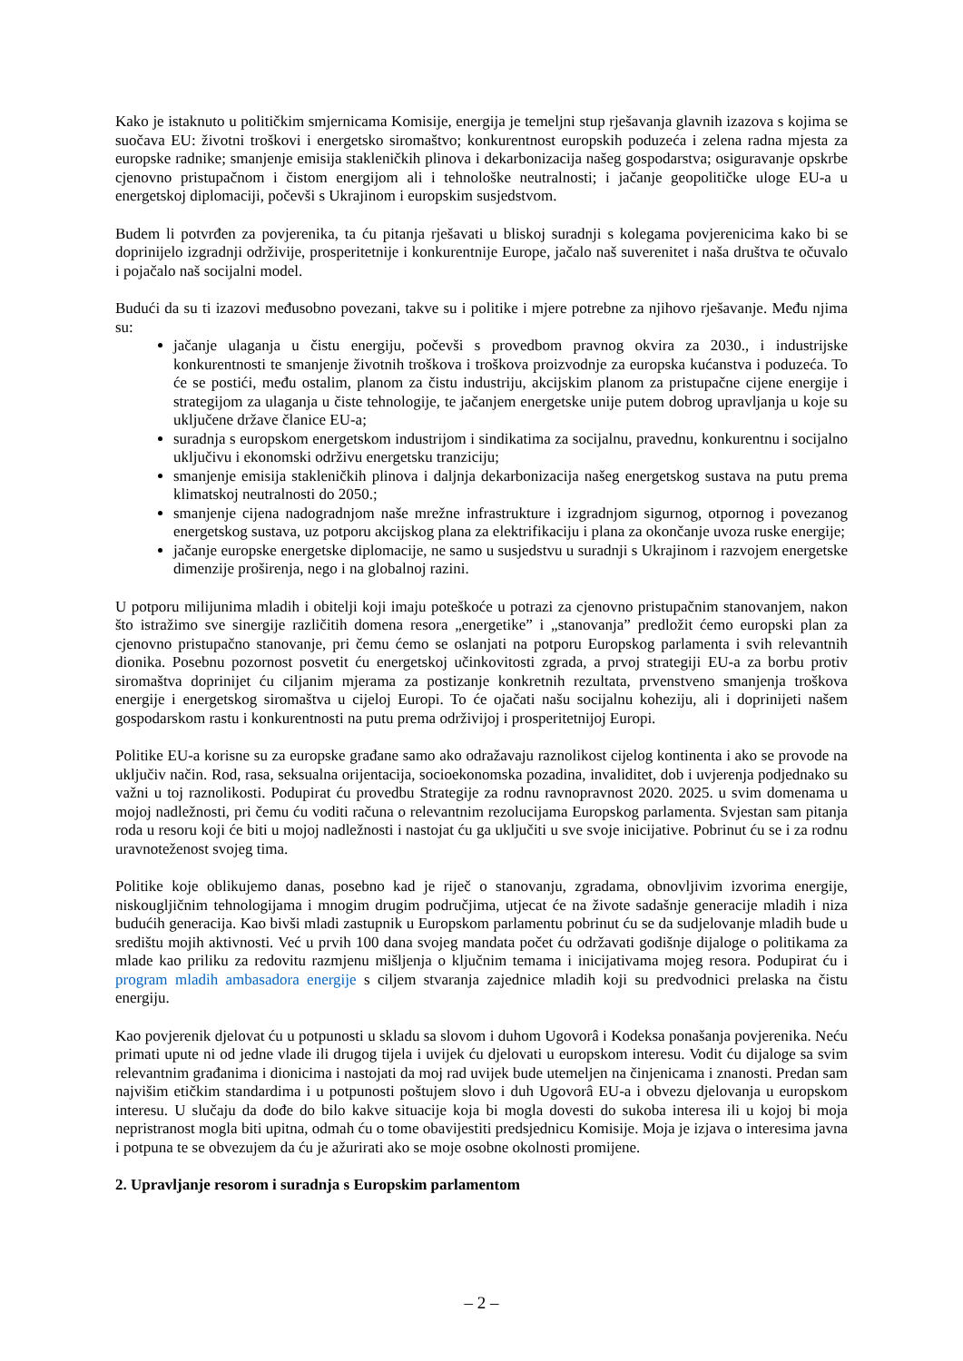Kako je istaknuto u političkim smjernicama Komisije, energija je temeljni stup rješavanja glavnih izazova s kojima se suočava EU: životni troškovi i energetsko siromaštvo; konkurentnost europskih poduzeća i zelena radna mjesta za europske radnike; smanjenje emisija stakleničkih plinova i dekarbonizacija našeg gospodarstva; osiguravanje opskrbe cjenovno pristupačnom i čistom energijom ali i tehnološke neutralnosti; i jačanje geopolitičke uloge EU-a u energetskoj diplomaciji, počevši s Ukrajinom i europskim susjedstvom.
Budem li potvrđen za povjerenika, ta ću pitanja rješavati u bliskoj suradnji s kolegama povjerenicima kako bi se doprinijelo izgradnji održivije, prosperitetnije i konkurentnije Europe, jačalo naš suverenitet i naša društva te očuvalo i pojačalo naš socijalni model.
Budući da su ti izazovi međusobno povezani, takve su i politike i mjere potrebne za njihovo rješavanje. Među njima su:
jačanje ulaganja u čistu energiju, počevši s provedbom pravnog okvira za 2030., i industrijske konkurentnosti te smanjenje životnih troškova i troškova proizvodnje za europska kućanstva i poduzeća. To će se postići, među ostalim, planom za čistu industriju, akcijskim planom za pristupačne cijene energije i strategijom za ulaganja u čiste tehnologije, te jačanjem energetske unije putem dobrog upravljanja u koje su uključene države članice EU-a;
suradnja s europskom energetskom industrijom i sindikatima za socijalnu, pravednu, konkurentnu i socijalno uključivu i ekonomski održivu energetsku tranziciju;
smanjenje emisija stakleničkih plinova i daljnja dekarbonizacija našeg energetskog sustava na putu prema klimatskoj neutralnosti do 2050.;
smanjenje cijena nadogradnjom naše mrežne infrastrukture i izgradnjom sigurnog, otpornog i povezanog energetskog sustava, uz potporu akcijskog plana za elektrifikaciju i plana za okončanje uvoza ruske energije;
jačanje europske energetske diplomacije, ne samo u susjedstvu u suradnji s Ukrajinom i razvojem energetske dimenzije proširenja, nego i na globalnoj razini.
U potporu milijunima mladih i obitelji koji imaju poteškoće u potrazi za cjenovno pristupačnim stanovanjem, nakon što istražimo sve sinergije različitih domena resora „energetike” i „stanovanja” predložit ćemo europski plan za cjenovno pristupačno stanovanje, pri čemu ćemo se oslanjati na potporu Europskog parlamenta i svih relevantnih dionika. Posebnu pozornost posvetit ću energetskoj učinkovitosti zgrada, a prvoj strategiji EU-a za borbu protiv siromaštva doprinijet ću ciljanim mjerama za postizanje konkretnih rezultata, prvenstveno smanjenja troškova energije i energetskog siromaštva u cijeloj Europi. To će ojačati našu socijalnu koheziju, ali i doprinijeti našem gospodarskom rastu i konkurentnosti na putu prema održivijoj i prosperitetnijoj Europi.
Politike EU-a korisne su za europske građane samo ako odražavaju raznolikost cijelog kontinenta i ako se provode na uključiv način. Rod, rasa, seksualna orijentacija, socioekonomska pozadina, invaliditet, dob i uvjerenja podjednako su važni u toj raznolikosti. Podupirat ću provedbu Strategije za rodnu ravnopravnost 2020. 2025. u svim domenama u mojoj nadležnosti, pri čemu ću voditi računa o relevantnim rezolucijama Europskog parlamenta. Svjestan sam pitanja roda u resoru koji će biti u mojoj nadležnosti i nastojat ću ga uključiti u sve svoje inicijative. Pobrinut ću se i za rodnu uravnoteženost svojeg tima.
Politike koje oblikujemo danas, posebno kad je riječ o stanovanju, zgradama, obnovljivim izvorima energije, niskougljičnim tehnologijama i mnogim drugim područjima, utjecat će na živote sadašnje generacije mladih i niza budućih generacija. Kao bivši mladi zastupnik u Europskom parlamentu pobrinut ću se da sudjelovanje mladih bude u središtu mojih aktivnosti. Već u prvih 100 dana svojeg mandata počet ću održavati godišnje dijaloge o politikama za mlade kao priliku za redovitu razmjenu mišljenja o ključnim temama i inicijativama mojeg resora. Podupirat ću i program mladih ambasadora energije s ciljem stvaranja zajednice mladih koji su predvodnici prelaska na čistu energiju.
Kao povjerenik djelovat ću u potpunosti u skladu sa slovom i duhom Ugovorâ i Kodeksa ponašanja povjerenika. Neću primati upute ni od jedne vlade ili drugog tijela i uvijek ću djelovati u europskom interesu. Vodit ću dijaloge sa svim relevantnim građanima i dionicima i nastojati da moj rad uvijek bude utemeljen na činjenicama i znanosti. Predan sam najvišim etičkim standardima i u potpunosti poštujem slovo i duh Ugovorâ EU-a i obvezu djelovanja u europskom interesu. U slučaju da dođe do bilo kakve situacije koja bi mogla dovesti do sukoba interesa ili u kojoj bi moja nepristranost mogla biti upitna, odmah ću o tome obavijestiti predsjednicu Komisije. Moja je izjava o interesima javna i potpuna te se obvezujem da ću je ažurirati ako se moje osobne okolnosti promijene.
2. Upravljanje resorom i suradnja s Europskim parlamentom
– 2 –